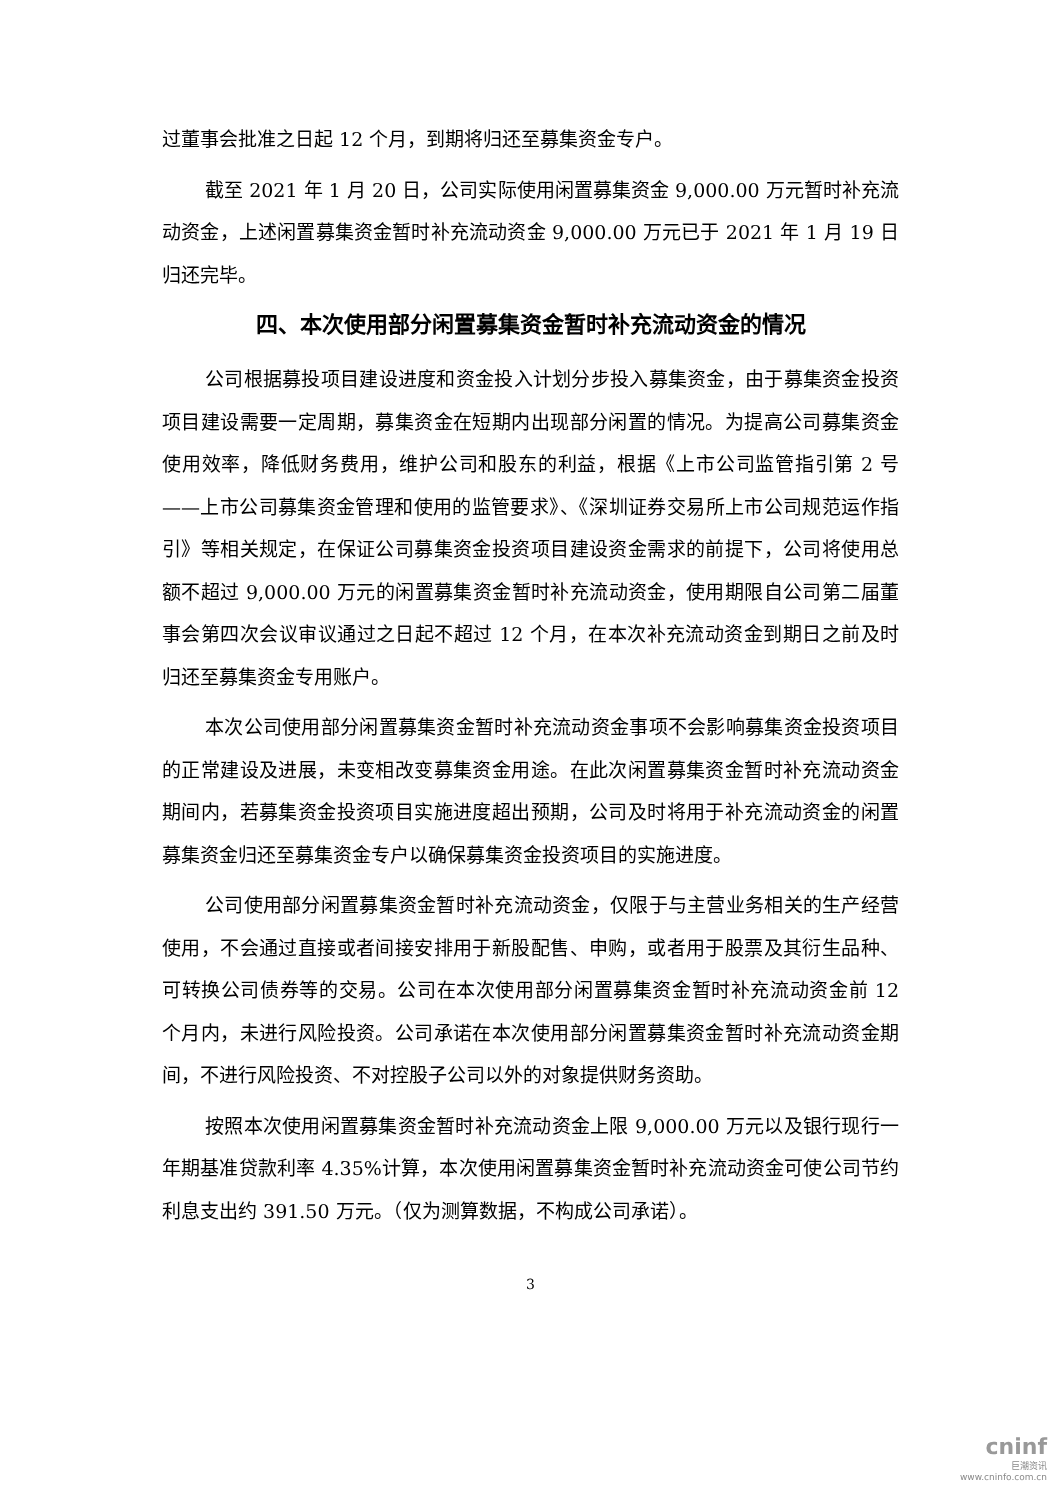过董事会批准之日起 12 个月，到期将归还至募集资金专户。
截至 2021 年 1 月 20 日，公司实际使用闲置募集资金 9,000.00 万元暂时补充流动资金，上述闲置募集资金暂时补充流动资金 9,000.00 万元已于 2021 年 1 月 19 日归还完毕。
四、本次使用部分闲置募集资金暂时补充流动资金的情况
公司根据募投项目建设进度和资金投入计划分步投入募集资金，由于募集资金投资项目建设需要一定周期，募集资金在短期内出现部分闲置的情况。为提高公司募集资金使用效率，降低财务费用，维护公司和股东的利益，根据《上市公司监管指引第 2 号——上市公司募集资金管理和使用的监管要求》、《深圳证券交易所上市公司规范运作指引》等相关规定，在保证公司募集资金投资项目建设资金需求的前提下，公司将使用总额不超过 9,000.00 万元的闲置募集资金暂时补充流动资金，使用期限自公司第二届董事会第四次会议审议通过之日起不超过 12 个月，在本次补充流动资金到期日之前及时归还至募集资金专用账户。
本次公司使用部分闲置募集资金暂时补充流动资金事项不会影响募集资金投资项目的正常建设及进展，未变相改变募集资金用途。在此次闲置募集资金暂时补充流动资金期间内，若募集资金投资项目实施进度超出预期，公司及时将用于补充流动资金的闲置募集资金归还至募集资金专户以确保募集资金投资项目的实施进度。
公司使用部分闲置募集资金暂时补充流动资金，仅限于与主营业务相关的生产经营使用，不会通过直接或者间接安排用于新股配售、申购，或者用于股票及其衍生品种、可转换公司债券等的交易。公司在本次使用部分闲置募集资金暂时补充流动资金前 12 个月内，未进行风险投资。公司承诺在本次使用部分闲置募集资金暂时补充流动资金期间，不进行风险投资、不对控股子公司以外的对象提供财务资助。
按照本次使用闲置募集资金暂时补充流动资金上限 9,000.00 万元以及银行现行一年期基准贷款利率 4.35%计算，本次使用闲置募集资金暂时补充流动资金可使公司节约利息支出约 391.50 万元。（仅为测算数据，不构成公司承诺）。
3
cninf
巨潮资讯
www.cninfo.com.cn